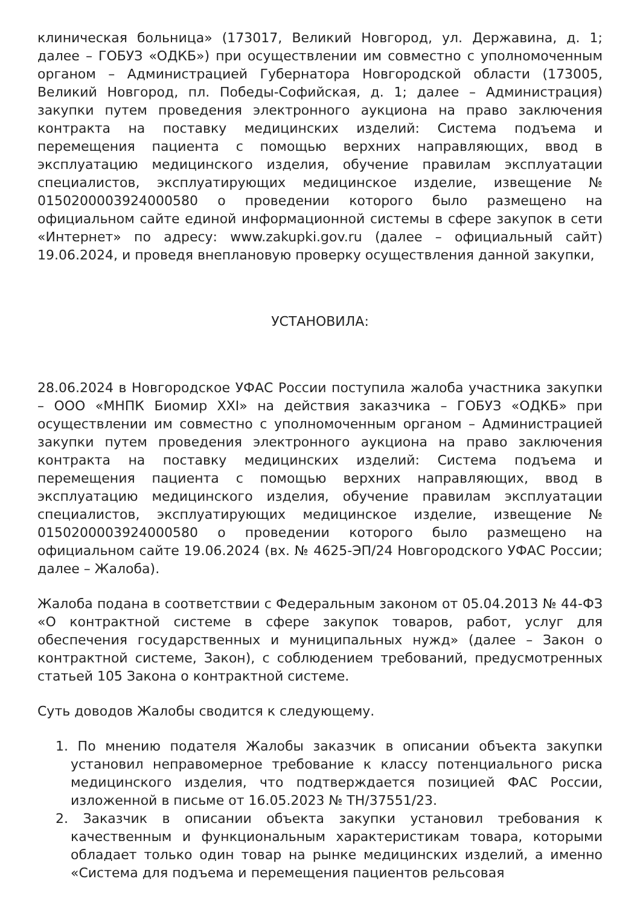клиническая больница» (173017, Великий Новгород, ул. Державина, д. 1; далее – ГОБУЗ «ОДКБ») при осуществлении им совместно с уполномоченным органом – Администрацией Губернатора Новгородской области (173005, Великий Новгород, пл. Победы-Софийская, д. 1; далее – Администрация) закупки путем проведения электронного аукциона на право заключения контракта на поставку медицинских изделий: Система подъема и перемещения пациента с помощью верхних направляющих, ввод в эксплуатацию медицинского изделия, обучение правилам эксплуатации специалистов, эксплуатирующих медицинское изделие, извещение № 0150200003924000580 о проведении которого было размещено на официальном сайте единой информационной системы в сфере закупок в сети «Интернет» по адресу: www.zakupki.gov.ru (далее – официальный сайт) 19.06.2024, и проведя внеплановую проверку осуществления данной закупки,
УСТАНОВИЛА:
28.06.2024 в Новгородское УФАС России поступила жалоба участника закупки – ООО «МНПК Биомир XXI» на действия заказчика – ГОБУЗ «ОДКБ» при осуществлении им совместно с уполномоченным органом – Администрацией закупки путем проведения электронного аукциона на право заключения контракта на поставку медицинских изделий: Система подъема и перемещения пациента с помощью верхних направляющих, ввод в эксплуатацию медицинского изделия, обучение правилам эксплуатации специалистов, эксплуатирующих медицинское изделие, извещение № 0150200003924000580 о проведении которого было размещено на официальном сайте 19.06.2024 (вх. № 4625-ЭП/24 Новгородского УФАС России; далее – Жалоба).
Жалоба подана в соответствии с Федеральным законом от 05.04.2013 № 44-ФЗ «О контрактной системе в сфере закупок товаров, работ, услуг для обеспечения государственных и муниципальных нужд» (далее – Закон о контрактной системе, Закон), с соблюдением требований, предусмотренных статьей 105 Закона о контрактной системе.
Суть доводов Жалобы сводится к следующему.
1. По мнению подателя Жалобы заказчик в описании объекта закупки установил неправомерное требование к классу потенциального риска медицинского изделия, что подтверждается позицией ФАС России, изложенной в письме от 16.05.2023 № ТН/37551/23.
2. Заказчик в описании объекта закупки установил требования к качественным и функциональным характеристикам товара, которыми обладает только один товар на рынке медицинских изделий, а именно «Система для подъема и перемещения пациентов рельсовая